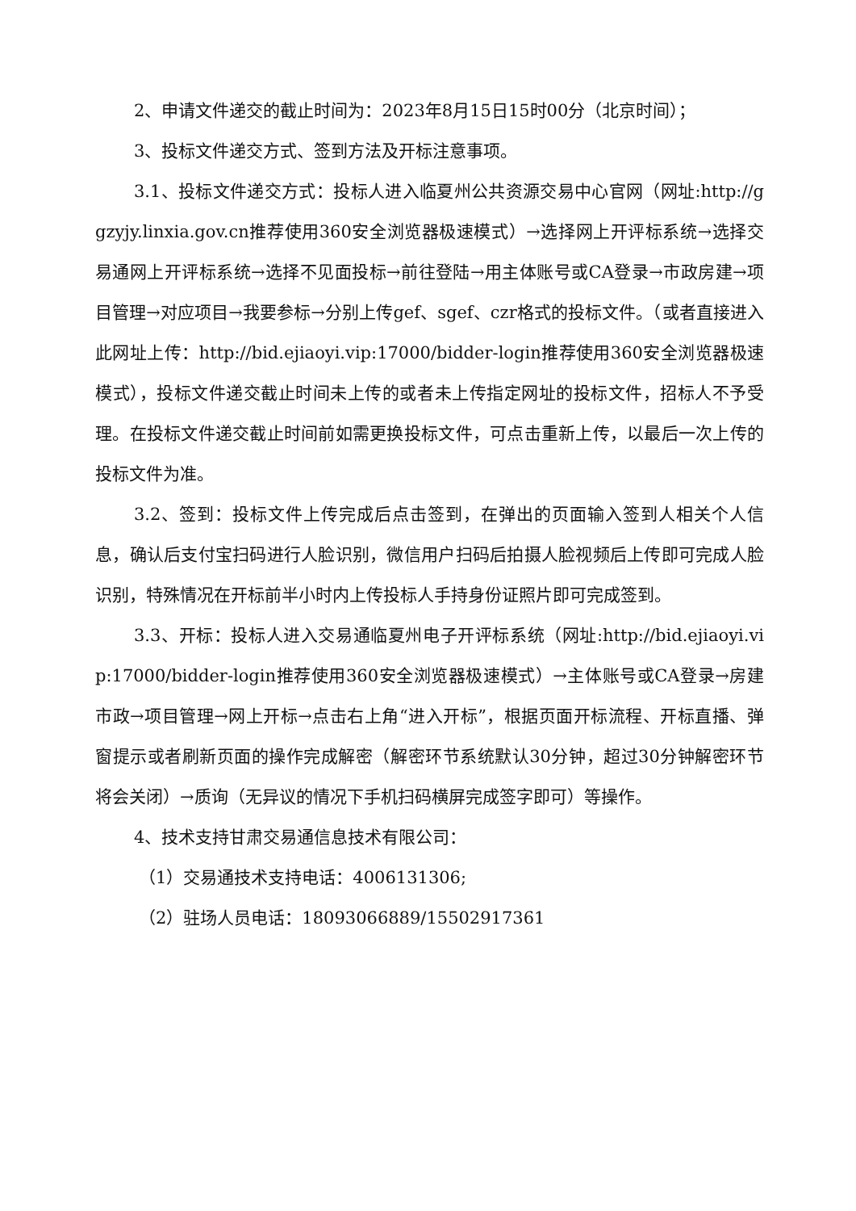2、申请文件递交的截止时间为：2023年8月15日15时00分（北京时间）；
3、投标文件递交方式、签到方法及开标注意事项。
3.1、投标文件递交方式：投标人进入临夏州公共资源交易中心官网（网址:http://ggzyjy.linxia.gov.cn推荐使用360安全浏览器极速模式）→选择网上开评标系统→选择交易通网上开评标系统→选择不见面投标→前往登陆→用主体账号或CA登录→市政房建→项目管理→对应项目→我要参标→分别上传gef、sgef、czr格式的投标文件。（或者直接进入此网址上传：http://bid.ejiaoyi.vip:17000/bidder-login推荐使用360安全浏览器极速模式），投标文件递交截止时间未上传的或者未上传指定网址的投标文件，招标人不予受理。在投标文件递交截止时间前如需更换投标文件，可点击重新上传，以最后一次上传的投标文件为准。
3.2、签到：投标文件上传完成后点击签到，在弹出的页面输入签到人相关个人信息，确认后支付宝扫码进行人脸识别，微信用户扫码后拍摄人脸视频后上传即可完成人脸识别，特殊情况在开标前半小时内上传投标人手持身份证照片即可完成签到。
3.3、开标：投标人进入交易通临夏州电子开评标系统（网址:http://bid.ejiaoyi.vip:17000/bidder-login推荐使用360安全浏览器极速模式）→主体账号或CA登录→房建市政→项目管理→网上开标→点击右上角“进入开标”，根据页面开标流程、开标直播、弹窗提示或者刷新页面的操作完成解密（解密环节系统默认30分钟，超过30分钟解密环节将会关闭）→质询（无异议的情况下手机扫码横屏完成签字即可）等操作。
4、技术支持甘肃交易通信息技术有限公司：
（1）交易通技术支持电话：4006131306;
（2）驻场人员电话：18093066889/15502917361